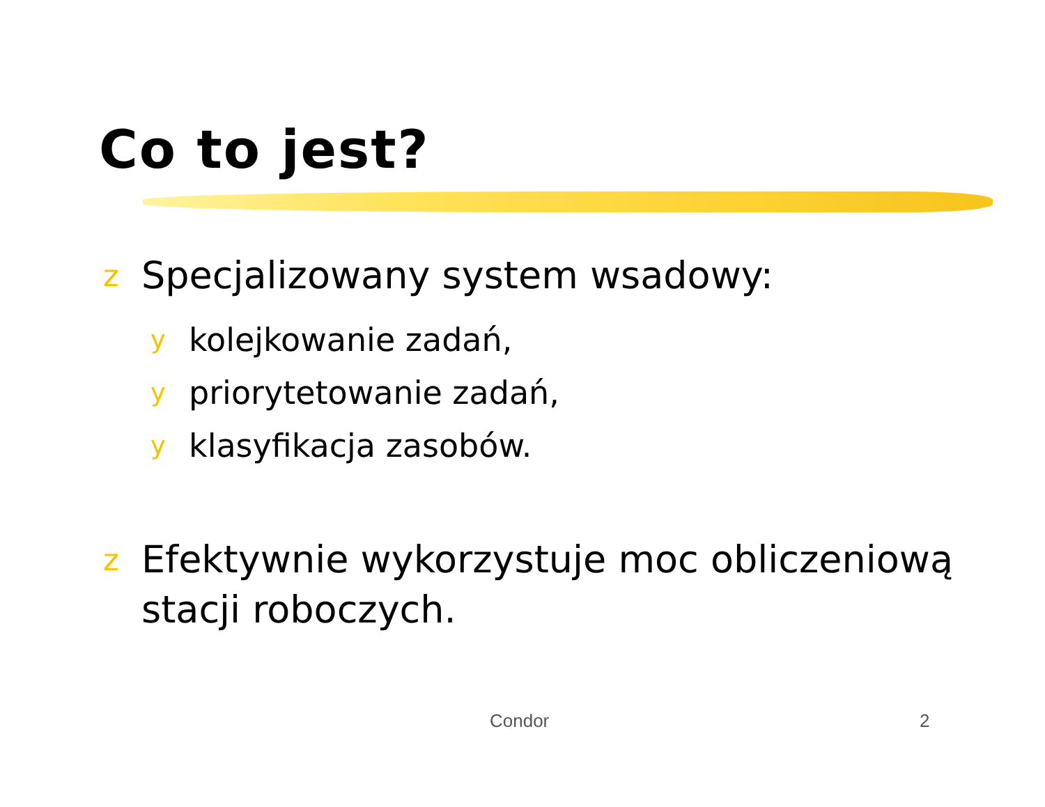Co to jest?
z Specjalizowany system wsadowy:
ykolejkowanie zadań,
ypriorytetowanie zadań,
yklasyfikacja zasobów.
z Efektywnie wykorzystuje moc obliczeniową stacji roboczych.
Condor 2